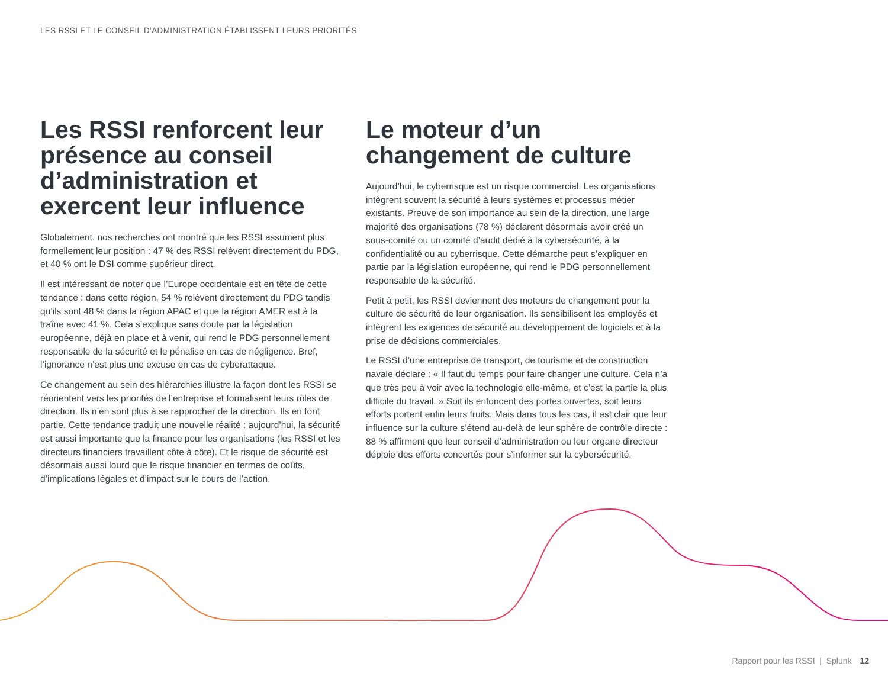LES RSSI ET LE CONSEIL D’ADMINISTRATION ÉTABLISSENT LEURS PRIORITÉS
Les RSSI renforcent leur présence au conseil d’administration et exercent leur influence
Globalement, nos recherches ont montré que les RSSI assument plus formellement leur position : 47 % des RSSI relèvent directement du PDG, et 40 % ont le DSI comme supérieur direct.
Il est intéressant de noter que l’Europe occidentale est en tête de cette tendance : dans cette région, 54 % relèvent directement du PDG tandis qu’ils sont 48 % dans la région APAC et que la région AMER est à la traîne avec 41 %. Cela s’explique sans doute par la législation européenne, déjà en place et à venir, qui rend le PDG personnellement responsable de la sécurité et le pénalise en cas de négligence. Bref, l’ignorance n’est plus une excuse en cas de cyberattaque.
Ce changement au sein des hiérarchies illustre la façon dont les RSSI se réorientent vers les priorités de l’entreprise et formalisent leurs rôles de direction. Ils n’en sont plus à se rapprocher de la direction. Ils en font partie. Cette tendance traduit une nouvelle réalité : aujourd’hui, la sécurité est aussi importante que la finance pour les organisations (les RSSI et les directeurs financiers travaillent côte à côte). Et le risque de sécurité est désormais aussi lourd que le risque financier en termes de coûts, d’implications légales et d’impact sur le cours de l’action.
Le moteur d’un changement de culture
Aujourd’hui, le cyberrisque est un risque commercial. Les organisations intègrent souvent la sécurité à leurs systèmes et processus métier existants. Preuve de son importance au sein de la direction, une large majorité des organisations (78 %) déclarent désormais avoir créé un sous-comité ou un comité d’audit dédié à la cybersécurité, à la confidentialité ou au cyberrisque. Cette démarche peut s’expliquer en partie par la législation européenne, qui rend le PDG personnellement responsable de la sécurité.
Petit à petit, les RSSI deviennent des moteurs de changement pour la culture de sécurité de leur organisation. Ils sensibilisent les employés et intègrent les exigences de sécurité au développement de logiciels et à la prise de décisions commerciales.
Le RSSI d’une entreprise de transport, de tourisme et de construction navale déclare : « Il faut du temps pour faire changer une culture. Cela n’a que très peu à voir avec la technologie elle-même, et c’est la partie la plus difficile du travail. » Soit ils enfoncent des portes ouvertes, soit leurs efforts portent enfin leurs fruits. Mais dans tous les cas, il est clair que leur influence sur la culture s’étend au-delà de leur sphère de contrôle directe : 88 % affirment que leur conseil d’administration ou leur organe directeur déploie des efforts concertés pour s’informer sur la cybersécurité.
Rapport pour les RSSI | Splunk 12